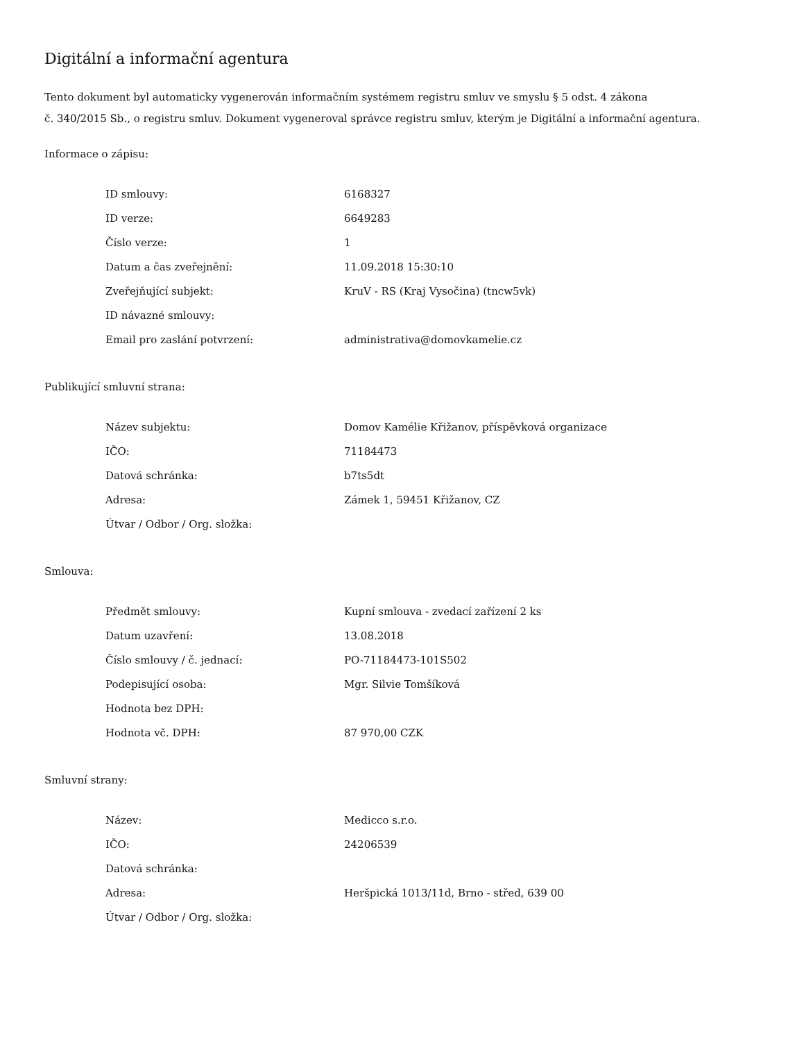Digitální a informační agentura
Tento dokument byl automaticky vygenerován informačním systémem registru smluv ve smyslu § 5 odst. 4 zákona
č. 340/2015 Sb., o registru smluv. Dokument vygeneroval správce registru smluv, kterým je Digitální a informační agentura.
Informace o zápisu:
| ID smlouvy: | 6168327 |
| ID verze: | 6649283 |
| Číslo verze: | 1 |
| Datum a čas zveřejnění: | 11.09.2018 15:30:10 |
| Zveřejňující subjekt: | KruV - RS (Kraj Vysočina) (tncw5vk) |
| ID návazné smlouvy: | |
| Email pro zaslání potvrzení: | administrativa@domovkamelie.cz |
Publikující smluvní strana:
| Název subjektu: | Domov Kamélie Křižanov, příspěvková organizace |
| IČO: | 71184473 |
| Datová schránka: | b7ts5dt |
| Adresa: | Zámek 1, 59451 Křižanov, CZ |
| Útvar / Odbor / Org. složka: | |
Smlouva:
| Předmět smlouvy: | Kupní smlouva - zvedací zařízení 2 ks |
| Datum uzavření: | 13.08.2018 |
| Číslo smlouvy / č. jednací: | PO-71184473-101S502 |
| Podepisující osoba: | Mgr. Silvie Tomšíková |
| Hodnota bez DPH: | |
| Hodnota vč. DPH: | 87 970,00 CZK |
Smluvní strany:
| Název: | Medicco s.r.o. |
| IČO: | 24206539 |
| Datová schránka: | |
| Adresa: | Heršpická 1013/11d, Brno - střed, 639 00 |
| Útvar / Odbor / Org. složka: | |